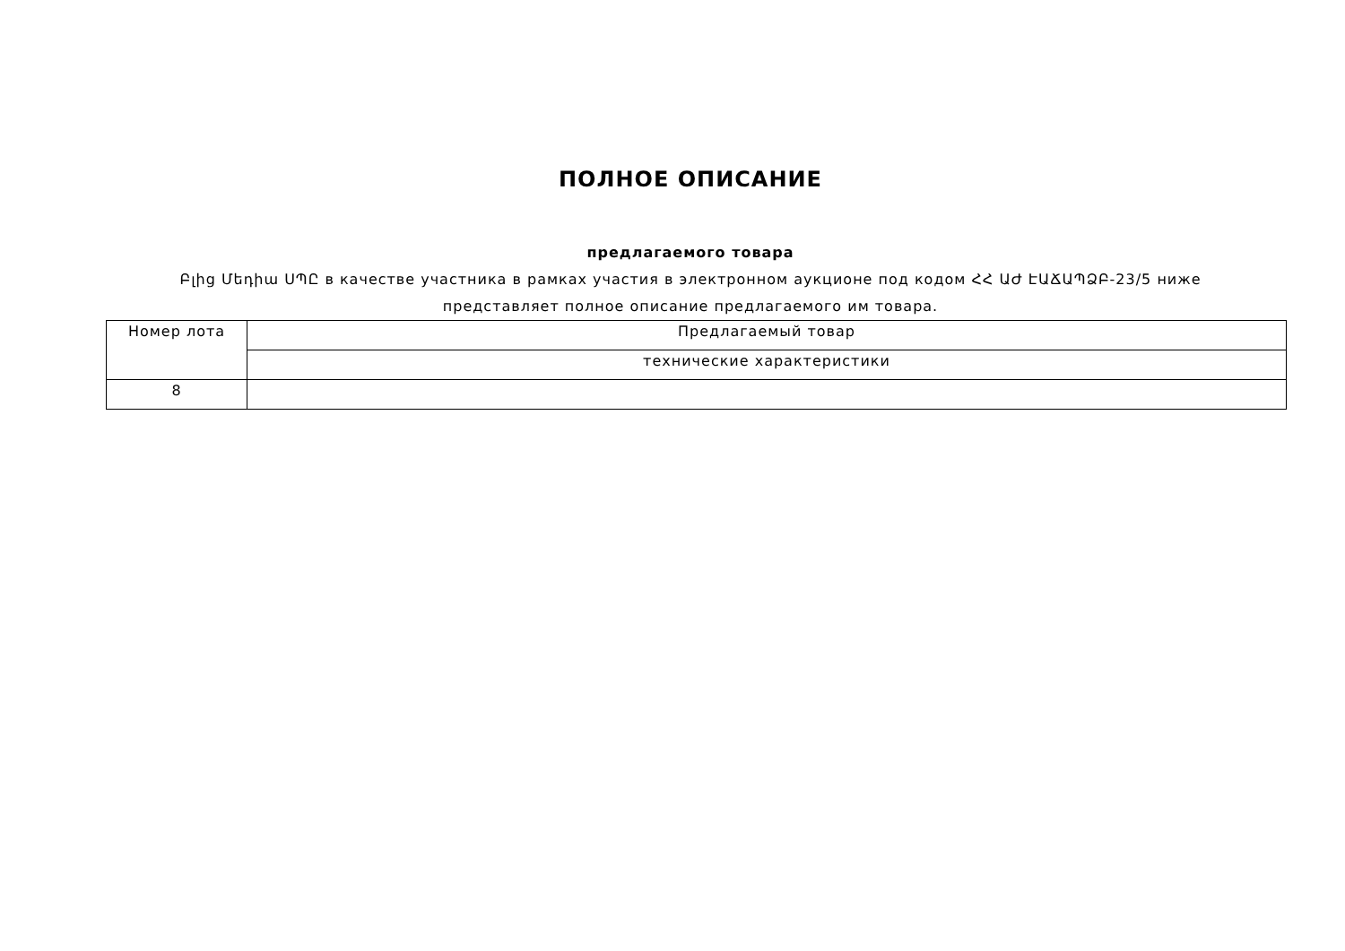ПОЛНОЕ ОПИСАНИЕ
предлагаемого товара
Բլից Մեդիա ՍՊԸ в качестве участника в рамках участия в электронном аукционе под кодом ՀՀ ԱԺ ԷԱՃԱՊՁԲ-23/5 ниже представляет полное описание предлагаемого им товара.
| Номер лота | Предлагаемый товар |
| --- | --- |
| | технические характеристики |
| 8 | |